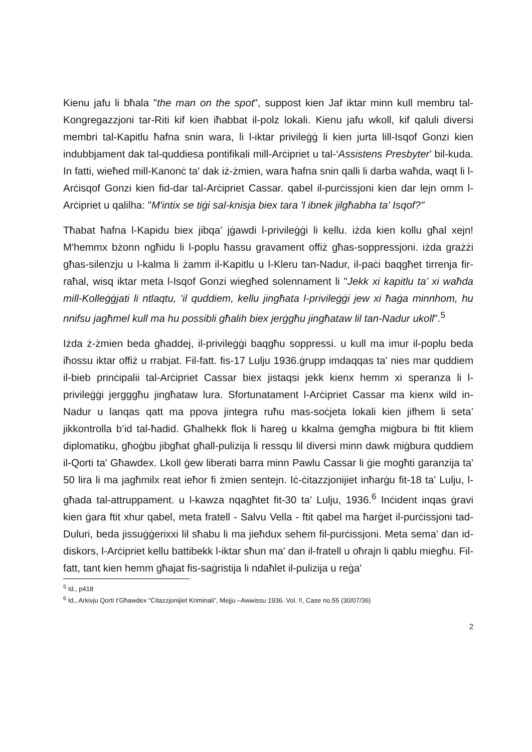Kienu jafu li bħala "the man on the spot", suppost kien Jaf iktar minn kull membru tal-Kongregazzjoni tar-Riti kif kien iħabbat il-polz lokali. Kienu jafu wkoll, kif qaluli diversi membri tal-Kapitlu ħafna snin wara, li l-iktar privileġġ li kien jurta lill-Isqof Gonzi kien indubbjament dak tal-quddiesa pontifikali mill-Arċipriet u tal-‘Assistens Presbyter’ bil-kuda. In fatti, wieħed mill-Kanonċ ta' dak iż-żmien, wara ħafna snin qalli li darba waħda, waqt li l-Arċisqof Gonzi kien fid-dar tal-Arċipriet Cassar. qabel il-purċissjoni kien dar lejn omm l-Arċipriet u qalilha: "M'intix se tiġi sal-knisja biex tara 'l ibnek jilgħabha ta' Isqof?"
Tħabat ħafna l-Kapidu biex jibqa’ jġawdi l-privileġġi li kellu. iżda kien kollu għal xejn! M'hemmx bżonn ngħidu li l-poplu ħassu gravament offiż għas-soppressjoni. iżda grażżi għas-silenzju u l-kalma li żamm il-Kapitlu u l-Kleru tan-Nadur, il-paċi baqgħet tirrenja fir-raħal, wisq iktar meta l-Isqof Gonzi wiegħed solennament li "Jekk xi kapitlu ta’ xi waħda mill-Kolleġġjati li ntlaqtu, 'il quddiem, kellu jingħata l-privileġġi jew xi ħaġa minnhom, hu nnifsu jagħmel kull ma hu possibli għalih biex jerġgħu jingħataw lil tan-Nadur ukoll".<sup>5</sup>
Iżda ż-żmien beda għaddej, il-privileġġi baqgħu soppressi. u kull ma imur il-poplu beda iħossu iktar offiż u rrabjat. Fil-fatt. fis-17 Lulju 1936.ġrupp imdaqqas ta' nies mar quddiem il-bieb prinċipalii tal-Arċipriet Cassar biex jistaqsi jekk kienx hemm xi speranza li l-privileġġi jergggħu jingħataw lura. Sfortunatament l-Arċipriet Cassar ma kienx wild in-Nadur u lanqas qatt ma ppova jintegra ruħu mas-soċjeta lokali kien jifhem li seta’ jikkontrolla b’id tal-ħadid. Għalhekk flok li ħareġ u kkalma ġemgħa miġbura bi ftit kliem diplomatiku, għoġbu jibgħat għall-pulizija li ressqu lil diversi minn dawk miġbura quddiem il-Qorti ta' Għawdex. Lkoll ġew liberati barra minn Pawlu Cassar li ġie mogħti garanzija ta' 50 lira li ma jagħmilx reat ieħor fi żmien sentejn. Iċ-ċitazzjonijiet inħarġu fit-18 ta' Lulju, l-għada tal-attruppament. u l-kawza nqagħtet fit-30 ta' Lulju, 1936.<sup>6</sup> Inċident inqas ġravi kien ġara ftit xhur qabel, meta fratell - Salvu Vella - ftit qabel ma ħarġet il-purċissjoni tad-Duluri, beda jissuġġerixxi lil sħabu li ma jieħdux sehem fil-purċissjoni. Meta sema’ dan id-diskors, l-Arċipriet kellu battibekk l-iktar sħun ma' dan il-fratell u oħrajn li qablu miegħu. Fil-fatt, tant kien hemm għajat fis-saġristija li ndaħlet il-pulizija u reġa'
<sup>5</sup> Id., p418
<sup>6</sup> Id., Arkivju Qorti t’Għawdex “Ċitazzjonijiet Kriminali”, Mejju –Awwissu 1936. Vol. !!, Case no.55 (30/07/36)
2